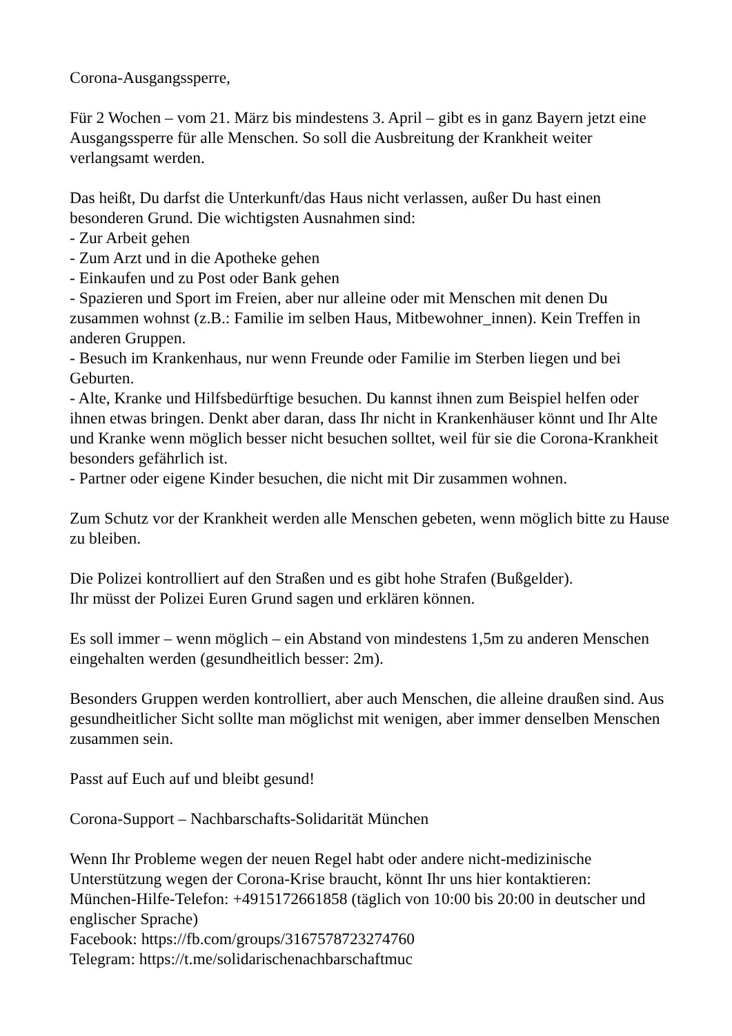Corona-Ausgangssperre,
Für 2 Wochen – vom 21. März bis mindestens 3. April – gibt es in ganz Bayern jetzt eine Ausgangssperre für alle Menschen. So soll die Ausbreitung der Krankheit weiter verlangsamt werden.
Das heißt, Du darfst die Unterkunft/das Haus nicht verlassen, außer Du hast einen besonderen Grund. Die wichtigsten Ausnahmen sind:
- Zur Arbeit gehen
- Zum Arzt und in die Apotheke gehen
- Einkaufen und zu Post oder Bank gehen
- Spazieren und Sport im Freien, aber nur alleine oder mit Menschen mit denen Du zusammen wohnst (z.B.: Familie im selben Haus, Mitbewohner_innen). Kein Treffen in anderen Gruppen.
- Besuch im Krankenhaus, nur wenn Freunde oder Familie im Sterben liegen und bei Geburten.
- Alte, Kranke und Hilfsbedürftige besuchen. Du kannst ihnen zum Beispiel helfen oder ihnen etwas bringen. Denkt aber daran, dass Ihr nicht in Krankenhäuser könnt und Ihr Alte und Kranke wenn möglich besser nicht besuchen solltet, weil für sie die Corona-Krankheit besonders gefährlich ist.
- Partner oder eigene Kinder besuchen, die nicht mit Dir zusammen wohnen.
Zum Schutz vor der Krankheit werden alle Menschen gebeten, wenn möglich bitte zu Hause zu bleiben.
Die Polizei kontrolliert auf den Straßen und es gibt hohe Strafen (Bußgelder).
Ihr müsst der Polizei Euren Grund sagen und erklären können.
Es soll immer – wenn möglich – ein Abstand von mindestens 1,5m zu anderen Menschen eingehalten werden (gesundheitlich besser: 2m).
Besonders Gruppen werden kontrolliert, aber auch Menschen, die alleine draußen sind. Aus gesundheitlicher Sicht sollte man möglichst mit wenigen, aber immer denselben Menschen zusammen sein.
Passt auf Euch auf und bleibt gesund!
Corona-Support – Nachbarschafts-Solidarität München
Wenn Ihr Probleme wegen der neuen Regel habt oder andere nicht-medizinische Unterstützung wegen der Corona-Krise braucht, könnt Ihr uns hier kontaktieren:
München-Hilfe-Telefon: +4915172661858 (täglich von 10:00 bis 20:00 in deutscher und englischer Sprache)
Facebook: https://fb.com/groups/3167578723274760
Telegram: https://t.me/solidarischenachbarschaftmuc